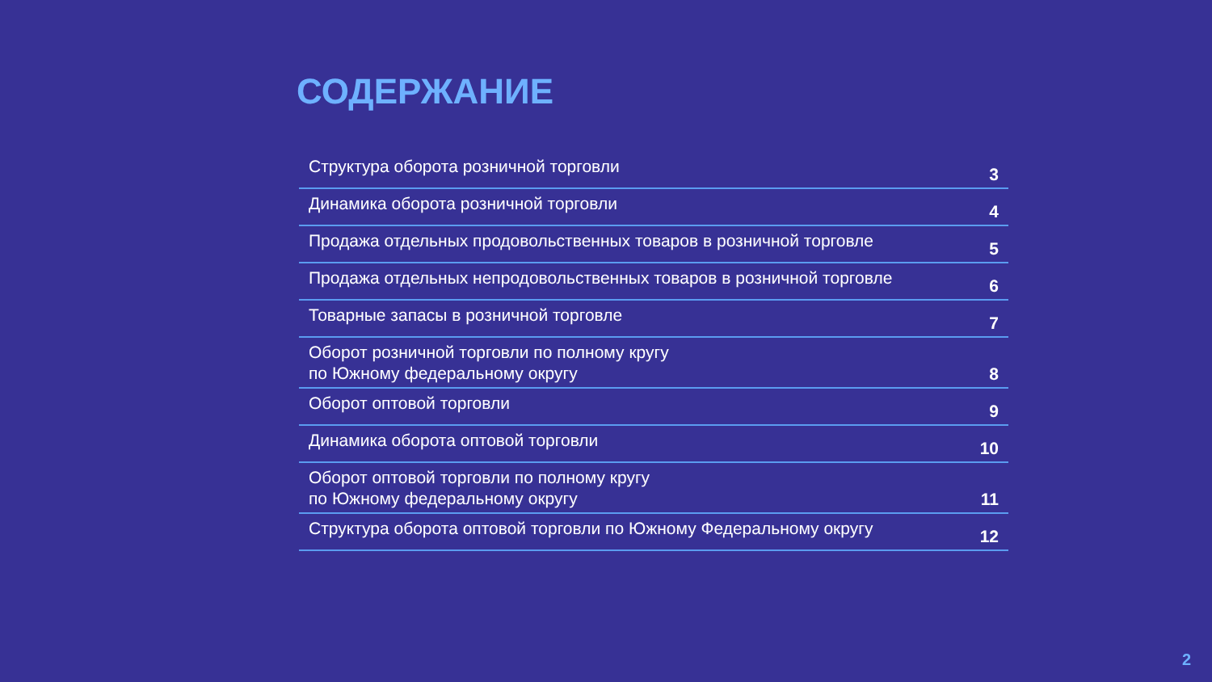СОДЕРЖАНИЕ
Структура оборота розничной торговли 3
Динамика оборота розничной торговли 4
Продажа отдельных продовольственных товаров в розничной торговле 5
Продажа отдельных непродовольственных товаров в розничной торговле 6
Товарные запасы в розничной торговле 7
Оборот розничной торговли по полному кругу
по Южному федеральному округу 8
Оборот оптовой торговли 9
Динамика оборота оптовой торговли 10
Оборот оптовой торговли по полному кругу
по Южному федеральному округу 11
Структура оборота оптовой торговли по Южному Федеральному округу 12
2